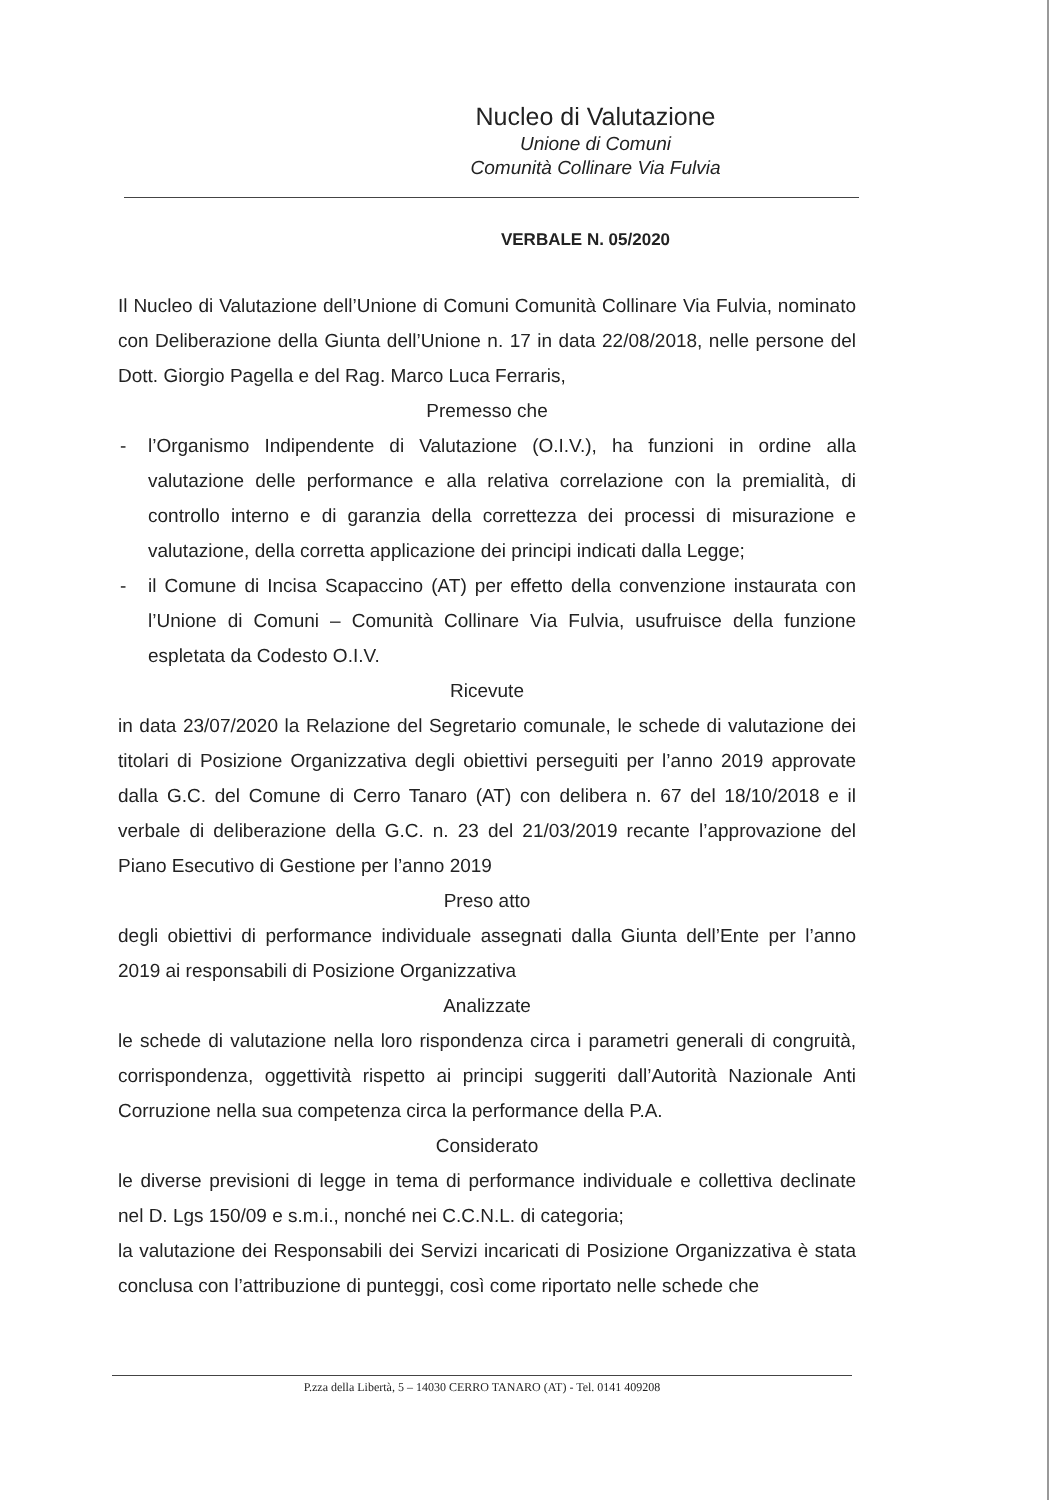Nucleo di Valutazione
Unione di Comuni
Comunità Collinare Via Fulvia
VERBALE N. 05/2020
Il Nucleo di Valutazione dell’Unione di Comuni Comunità Collinare Via Fulvia, nominato con Deliberazione della Giunta dell’Unione n. 17 in data 22/08/2018, nelle persone del Dott. Giorgio Pagella e del Rag. Marco Luca Ferraris,
Premesso che
- l’Organismo Indipendente di Valutazione (O.I.V.), ha funzioni in ordine alla valutazione delle performance e alla relativa correlazione con la premialità, di controllo interno e di garanzia della correttezza dei processi di misurazione e valutazione, della corretta applicazione dei principi indicati dalla Legge;
- il Comune di Incisa Scapaccino (AT) per effetto della convenzione instaurata con l’Unione di Comuni – Comunità Collinare Via Fulvia, usufruisce della funzione espletata da Codesto O.I.V.
Ricevute
in data 23/07/2020 la Relazione del Segretario comunale, le schede di valutazione dei titolari di Posizione Organizzativa degli obiettivi perseguiti per l’anno 2019 approvate dalla G.C. del Comune di Cerro Tanaro (AT) con delibera n. 67 del 18/10/2018 e il verbale di deliberazione della G.C. n. 23 del 21/03/2019 recante l’approvazione del Piano Esecutivo di Gestione per l’anno 2019
Preso atto
degli obiettivi di performance individuale assegnati dalla Giunta dell’Ente per l’anno 2019 ai responsabili di Posizione Organizzativa
Analizzate
le schede di valutazione nella loro rispondenza circa i parametri generali di congruità, corrispondenza, oggettività rispetto ai principi suggeriti dall’Autorità Nazionale Anti Corruzione nella sua competenza circa la performance della P.A.
Considerato
le diverse previsioni di legge in tema di performance individuale e collettiva declinate nel D. Lgs 150/09 e s.m.i., nonché nei C.C.N.L. di categoria;
la valutazione dei Responsabili dei Servizi incaricati di Posizione Organizzativa è stata conclusa con l’attribuzione di punteggi, così come riportato nelle schede che
P.zza della Libertà, 5 – 14030 CERRO TANARO (AT) - Tel. 0141 409208